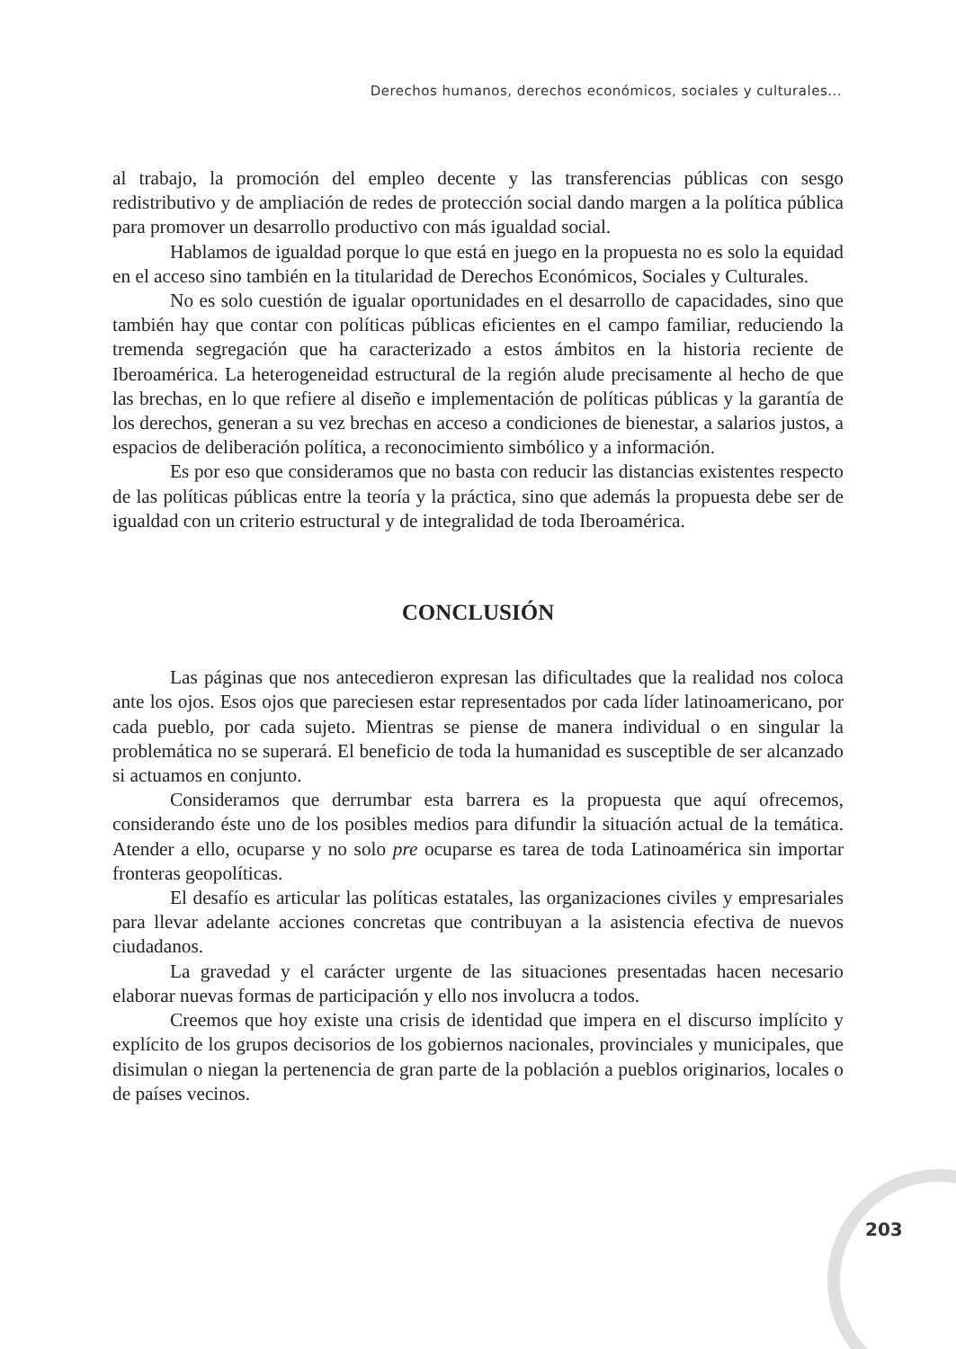Derechos humanos, derechos económicos, sociales y culturales...
al trabajo, la promoción del empleo decente y las transferencias públicas con sesgo redistributivo y de ampliación de redes de protección social dando margen a la política pública para promover un desarrollo productivo con más igualdad social.
Hablamos de igualdad porque lo que está en juego en la propuesta no es solo la equidad en el acceso sino también en la titularidad de Derechos Económicos, Sociales y Culturales.
No es solo cuestión de igualar oportunidades en el desarrollo de capacidades, sino que también hay que contar con políticas públicas eficientes en el campo familiar, reduciendo la tremenda segregación que ha caracterizado a estos ámbitos en la historia reciente de Iberoamérica. La heterogeneidad estructural de la región alude precisamente al hecho de que las brechas, en lo que refiere al diseño e implementación de políticas públicas y la garantía de los derechos, generan a su vez brechas en acceso a condiciones de bienestar, a salarios justos, a espacios de deliberación política, a reconocimiento simbólico y a información.
Es por eso que consideramos que no basta con reducir las distancias existentes respecto de las políticas públicas entre la teoría y la práctica, sino que además la propuesta debe ser de igualdad con un criterio estructural y de integralidad de toda Iberoamérica.
CONCLUSIÓN
Las páginas que nos antecedieron expresan las dificultades que la realidad nos coloca ante los ojos. Esos ojos que pareciesen estar representados por cada líder latinoamericano, por cada pueblo, por cada sujeto. Mientras se piense de manera individual o en singular la problemática no se superará. El beneficio de toda la humanidad es susceptible de ser alcanzado si actuamos en conjunto.
Consideramos que derrumbar esta barrera es la propuesta que aquí ofrecemos, considerando éste uno de los posibles medios para difundir la situación actual de la temática. Atender a ello, ocuparse y no solo pre ocuparse es tarea de toda Latinoamérica sin importar fronteras geopolíticas.
El desafío es articular las políticas estatales, las organizaciones civiles y empresariales para llevar adelante acciones concretas que contribuyan a la asistencia efectiva de nuevos ciudadanos.
La gravedad y el carácter urgente de las situaciones presentadas hacen necesario elaborar nuevas formas de participación y ello nos involucra a todos.
Creemos que hoy existe una crisis de identidad que impera en el discurso implícito y explícito de los grupos decisorios de los gobiernos nacionales, provinciales y municipales, que disimulan o niegan la pertenencia de gran parte de la población a pueblos originarios, locales o de países vecinos.
203